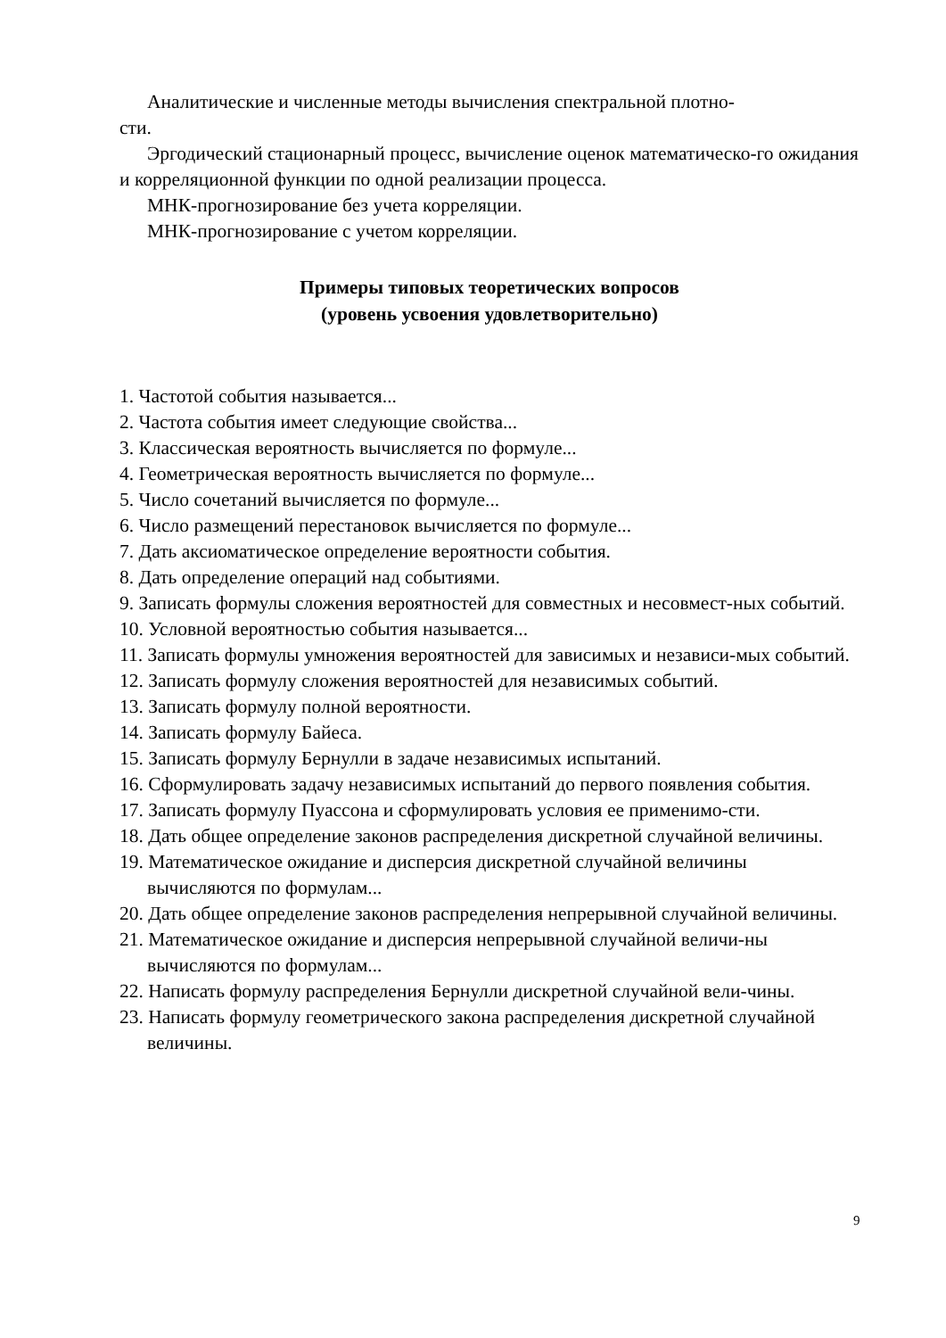Аналитические и численные методы вычисления спектральной плотно-
сти.
Эргодический стационарный процесс, вычисление оценок математическо-го ожидания и корреляционной функции по одной реализации процесса.
МНК-прогнозирование без учета корреляции.
МНК-прогнозирование с учетом корреляции.
Примеры типовых теоретических вопросов
(уровень усвоения удовлетворительно)
1. Частотой события называется...
2. Частота события имеет следующие свойства...
3. Классическая вероятность вычисляется по формуле...
4. Геометрическая вероятность вычисляется по формуле...
5. Число сочетаний вычисляется по формуле...
6. Число размещений перестановок вычисляется по формуле...
7. Дать аксиоматическое определение вероятности события.
8. Дать определение операций над событиями.
9. Записать формулы сложения вероятностей для совместных и несовмест-ных событий.
10. Условной вероятностью события называется...
11. Записать формулы умножения вероятностей для зависимых и независи-мых событий.
12. Записать формулу сложения вероятностей для независимых событий.
13. Записать формулу полной вероятности.
14. Записать формулу Байеса.
15. Записать формулу Бернулли в задаче независимых испытаний.
16. Сформулировать задачу независимых испытаний до первого появления события.
17. Записать формулу Пуассона и сформулировать условия ее применимо-сти.
18. Дать общее определение законов распределения дискретной случайной величины.
19. Математическое ожидание и дисперсия дискретной случайной величины вычисляются по формулам...
20. Дать общее определение законов распределения непрерывной случайной величины.
21. Математическое ожидание и дисперсия непрерывной случайной величи-ны вычисляются по формулам...
22. Написать формулу распределения Бернулли дискретной случайной вели-чины.
23. Написать формулу геометрического закона распределения дискретной случайной величины.
9